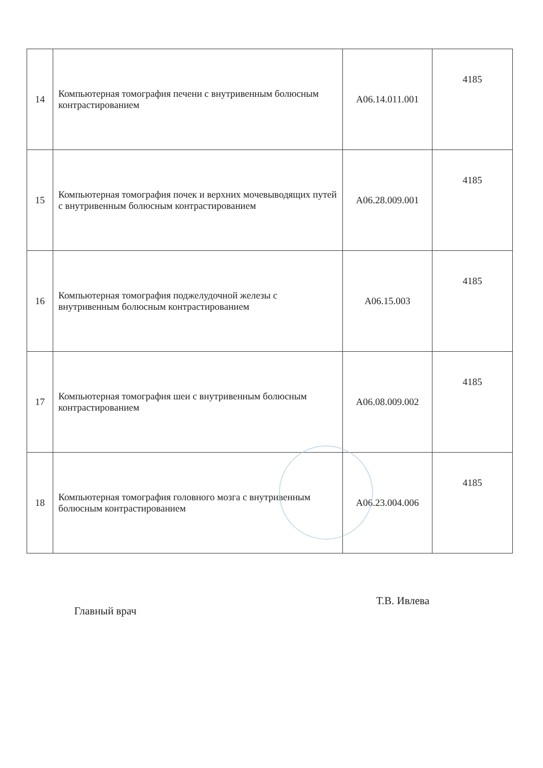| 14 | Компьютерная томография печени с внутривенным болюсным контрастированием | A06.14.011.001 | 4185 |
| 15 | Компьютерная томография почек и верхних мочевыводящих путей с внутривенным болюсным контрастированием | A06.28.009.001 | 4185 |
| 16 | Компьютерная томография поджелудочной железы с внутривенным болюсным контрастированием | A06.15.003 | 4185 |
| 17 | Компьютерная томография шеи с внутривенным болюсным контрастированием | A06.08.009.002 | 4185 |
| 18 | Компьютерная томография головного мозга с внутривенным болюсным контрастированием | A06.23.004.006 | 4185 |
Главный врач
Т.В. Ивлева